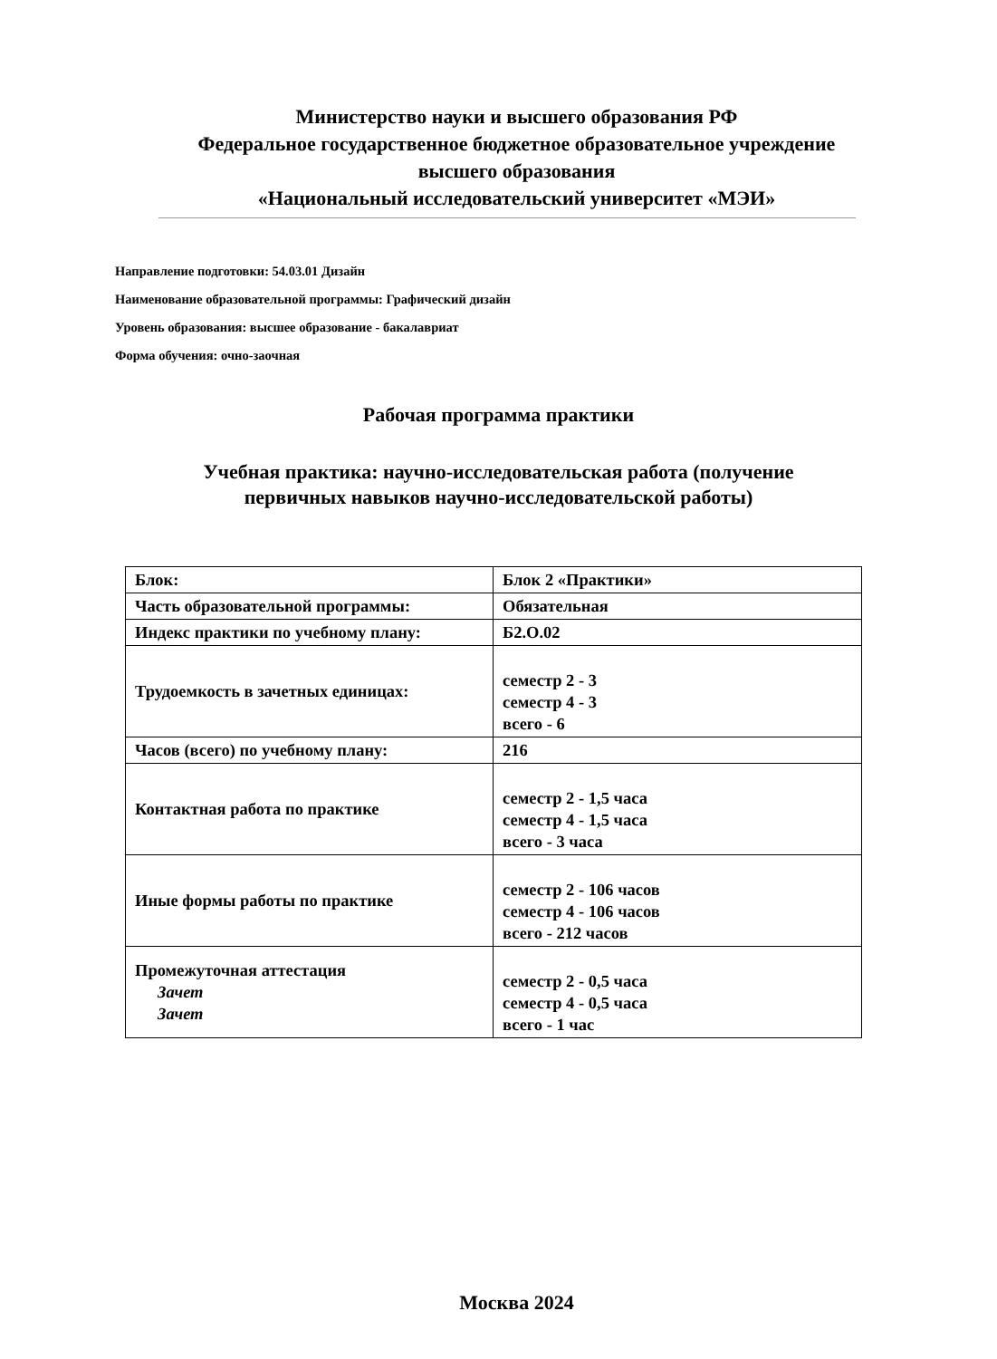Министерство науки и высшего образования РФ
Федеральное государственное бюджетное образовательное учреждение
высшего образования
«Национальный исследовательский университет «МЭИ»
Направление подготовки: 54.03.01 Дизайн
Наименование образовательной программы: Графический дизайн
Уровень образования: высшее образование - бакалавриат
Форма обучения: очно-заочная
Рабочая программа практики
Учебная практика: научно-исследовательская работа (получение
первичных навыков научно-исследовательской работы)
| Блок: | Блок 2 «Практики» |
| Часть образовательной программы: | Обязательная |
| Индекс практики по учебному плану: | Б2.О.02 |
| Трудоемкость в зачетных единицах: | семестр 2 - 3 семестр 4 - 3 всего - 6 |
| Часов (всего) по учебному плану: | 216 |
| Контактная работа по практике | семестр 2 - 1,5 часа семестр 4 - 1,5 часа всего - 3 часа |
| Иные формы работы по практике | семестр 2 - 106 часов семестр 4 - 106 часов всего - 212 часов |
| Промежуточная аттестация Зачет Зачет | семестр 2 - 0,5 часа семестр 4 - 0,5 часа всего - 1 час |
Москва 2024